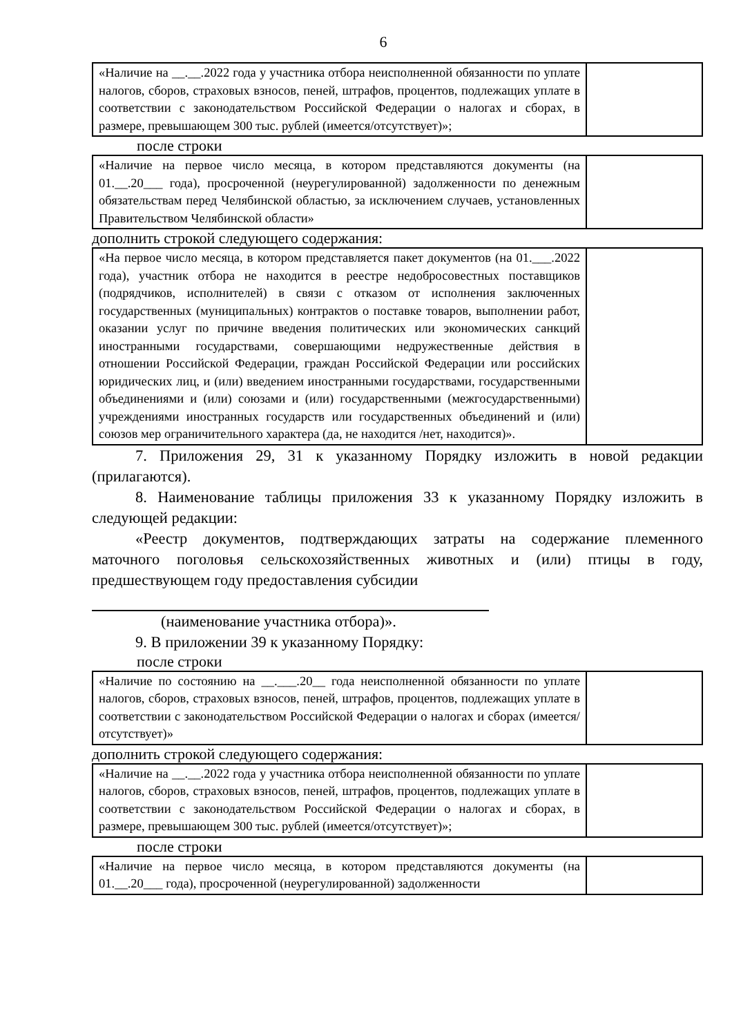6
| «Наличие на __.__.2022 года у участника отбора неисполненной обязанности по уплате налогов, сборов, страховых взносов, пеней, штрафов, процентов, подлежащих уплате в соответствии с законодательством Российской Федерации о налогах и сборах, в размере, превышающем 300 тыс. рублей (имеется/отсутствует)»; | |
после строки
| «Наличие на первое число месяца, в котором представляются документы (на 01.__.20___ года), просроченной (неурегулированной) задолженности по денежным обязательствам перед Челябинской областью, за исключением случаев, установленных Правительством Челябинской области» | |
дополнить строкой следующего содержания:
| «На первое число месяца, в котором представляется пакет документов (на 01.___.2022 года), участник отбора не находится в реестре недобросовестных поставщиков (подрядчиков, исполнителей) в связи с отказом от исполнения заключенных государственных (муниципальных) контрактов о поставке товаров, выполнении работ, оказании услуг по причине введения политических или экономических санкций иностранными государствами, совершающими недружественные действия в отношении Российской Федерации, граждан Российской Федерации или российских юридических лиц, и (или) введением иностранными государствами, государственными объединениями и (или) союзами и (или) государственными (межгосударственными) учреждениями иностранных государств или государственных объединений и (или) союзов мер ограничительного характера (да, не находится /нет, находится)». | |
7. Приложения 29, 31 к указанному Порядку изложить в новой редакции (прилагаются).
8. Наименование таблицы приложения 33 к указанному Порядку изложить в следующей редакции:
«Реестр документов, подтверждающих затраты на содержание племенного маточного поголовья сельскохозяйственных животных и (или) птицы в году, предшествующем году предоставления субсидии
(наименование участника отбора)».
9. В приложении 39 к указанному Порядку:
после строки
| «Наличие по состоянию на __.___.20__ года неисполненной обязанности по уплате налогов, сборов, страховых взносов, пеней, штрафов, процентов, подлежащих уплате в соответствии с законодательством Российской Федерации о налогах и сборах (имеется/отсутствует)» | |
дополнить строкой следующего содержания:
| «Наличие на __.__.2022 года у участника отбора неисполненной обязанности по уплате налогов, сборов, страховых взносов, пеней, штрафов, процентов, подлежащих уплате в соответствии с законодательством Российской Федерации о налогах и сборах, в размере, превышающем 300 тыс. рублей (имеется/отсутствует)»; | |
после строки
| «Наличие на первое число месяца, в котором представляются документы (на 01.__.20___ года), просроченной (неурегулированной) задолженности | |